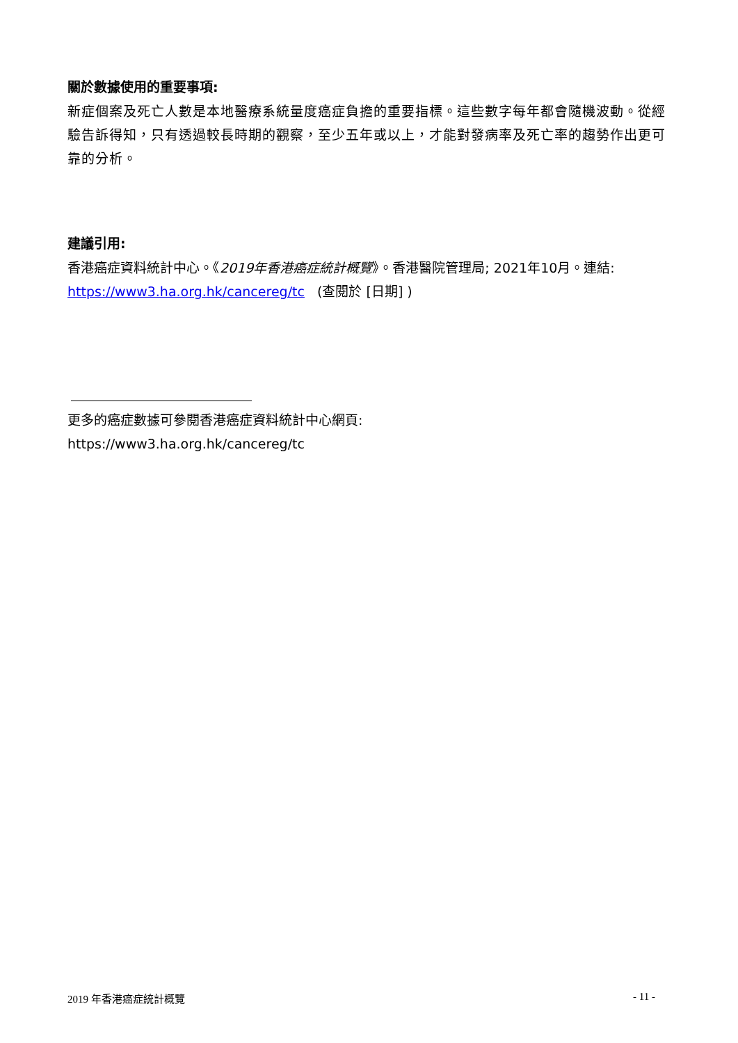關於數據使用的重要事項:
新症個案及死亡人數是本地醫療系統量度癌症負擔的重要指標。這些數字每年都會隨機波動。從經驗告訴得知，只有透過較長時期的觀察，至少五年或以上，才能對發病率及死亡率的趨勢作出更可靠的分析。
建議引用:
香港癌症資料統計中心。《2019年香港癌症統計概覽》。香港醫院管理局; 2021年10月。連結: https://www3.ha.org.hk/cancereg/tc (查閱於 [日期] )
更多的癌症數據可參閱香港癌症資料統計中心網頁:
https://www3.ha.org.hk/cancereg/tc
2019 年香港癌症統計概覽 - 11 -